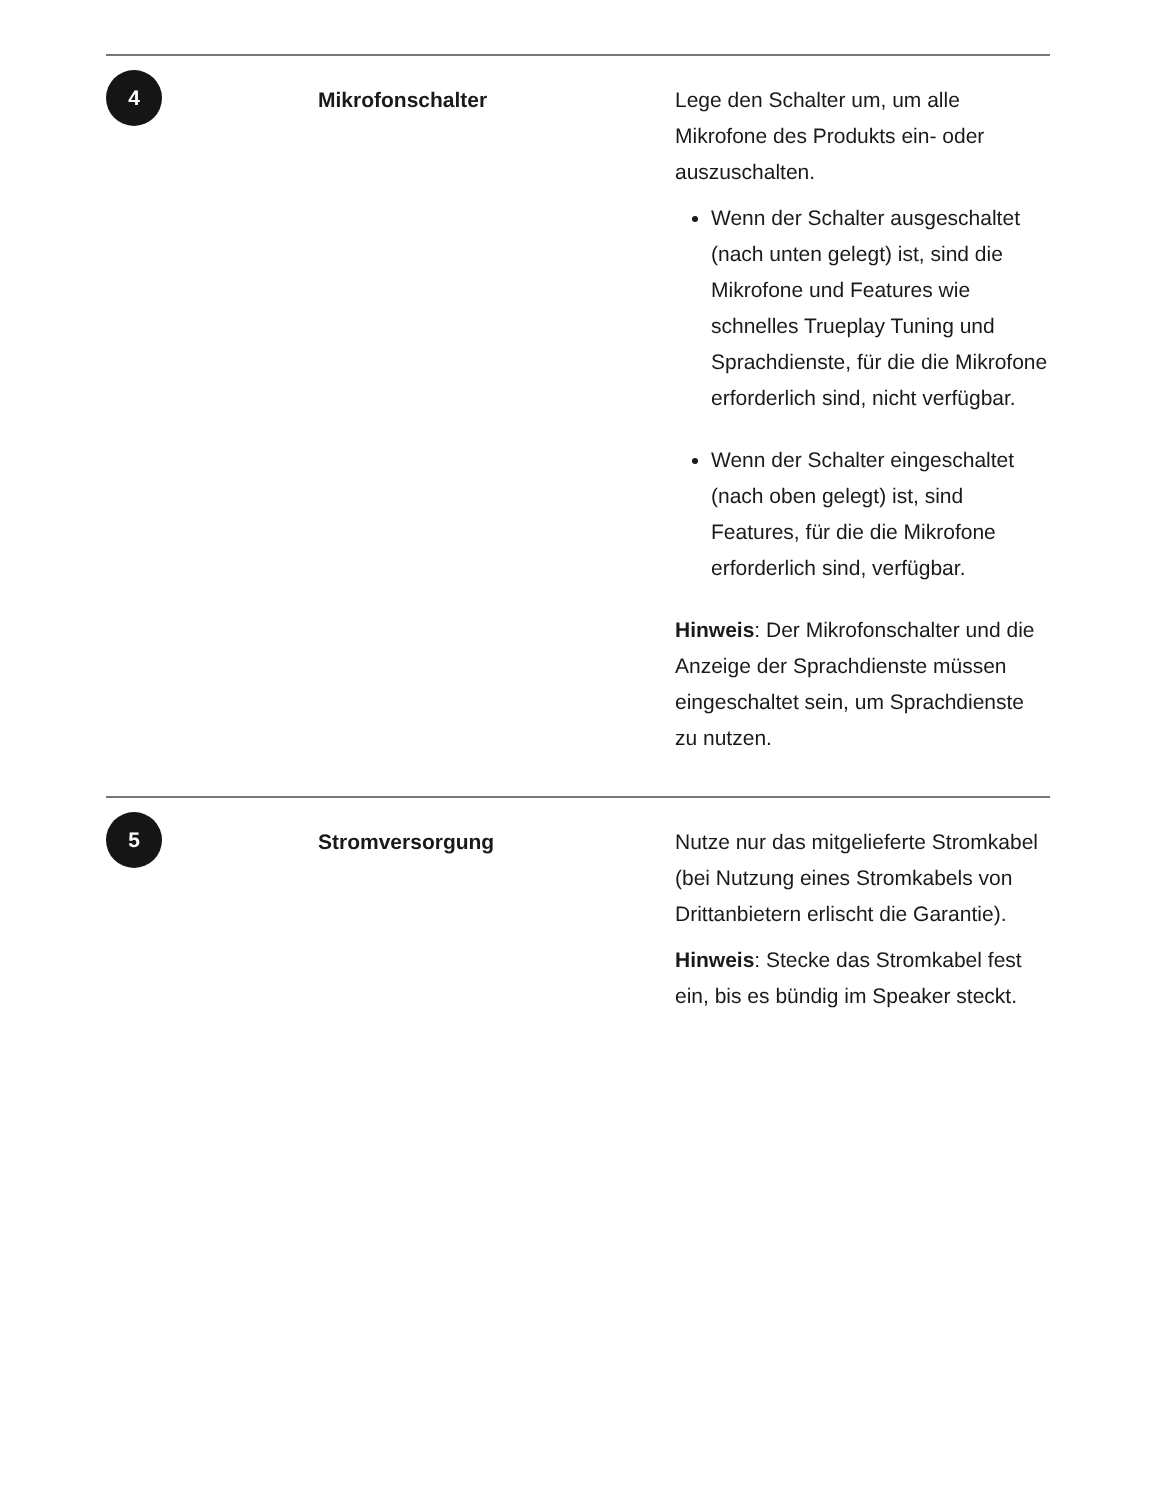| 4 | Mikrofonschalter | Lege den Schalter um, um alle Mikrofone des Produkts ein- oder auszuschalten. Wenn der Schalter ausgeschaltet (nach unten gelegt) ist, sind die Mikrofone und Features wie schnelles Trueplay Tuning und Sprachdienste, für die die Mikrofone erforderlich sind, nicht verfügbar. Wenn der Schalter eingeschaltet (nach oben gelegt) ist, sind Features, für die die Mikrofone erforderlich sind, verfügbar. Hinweis : Der Mikrofonschalter und die Anzeige der Sprachdienste müssen eingeschaltet sein, um Sprachdienste zu nutzen. |
| 5 | Stromversorgung | Nutze nur das mitgelieferte Stromkabel (bei Nutzung eines Stromkabels von Drittanbietern erlischt die Garantie). Hinweis : Stecke das Stromkabel fest ein, bis es bündig im Speaker steckt. |